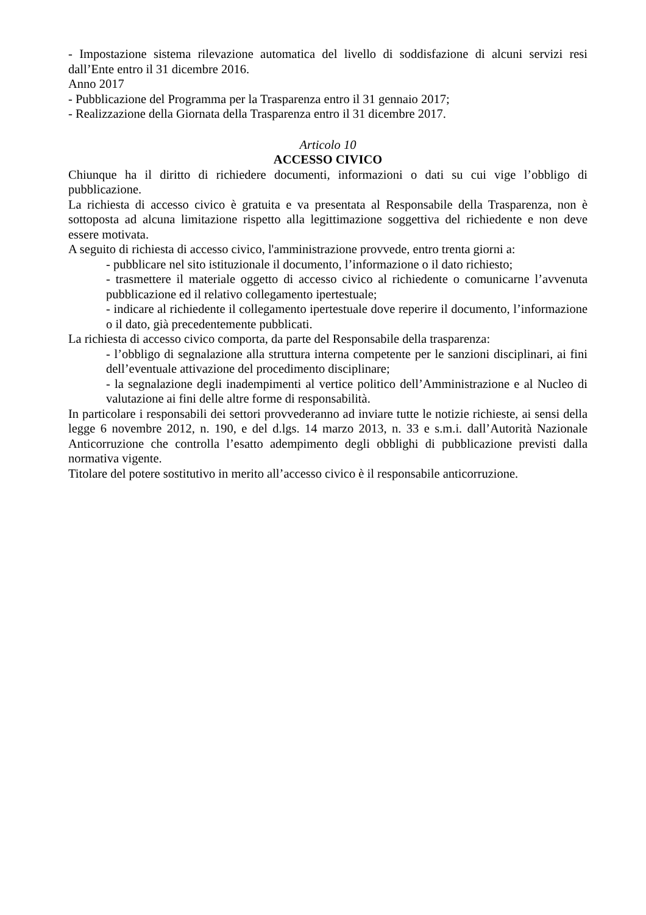- Impostazione sistema rilevazione automatica del livello di soddisfazione di alcuni servizi resi dall’Ente entro il 31 dicembre 2016.
Anno 2017
- Pubblicazione del Programma per la Trasparenza entro il 31 gennaio 2017;
- Realizzazione della Giornata della Trasparenza entro il 31 dicembre 2017.
Articolo 10
ACCESSO CIVICO
Chiunque ha il diritto di richiedere documenti, informazioni o dati su cui vige l’obbligo di pubblicazione.
La richiesta di accesso civico è gratuita e va presentata al Responsabile della Trasparenza, non è sottoposta ad alcuna limitazione rispetto alla legittimazione soggettiva del richiedente e non deve essere motivata.
A seguito di richiesta di accesso civico, l'amministrazione provvede, entro trenta giorni a:
- pubblicare nel sito istituzionale il documento, l’informazione o il dato richiesto;
- trasmettere il materiale oggetto di accesso civico al richiedente o comunicarne l’avvenuta pubblicazione ed il relativo collegamento ipertestuale;
- indicare al richiedente il collegamento ipertestuale dove reperire il documento, l’informazione o il dato, già precedentemente pubblicati.
La richiesta di accesso civico comporta, da parte del Responsabile della trasparenza:
- l’obbligo di segnalazione alla struttura interna competente per le sanzioni disciplinari, ai fini dell’eventuale attivazione del procedimento disciplinare;
- la segnalazione degli inadempimenti al vertice politico dell’Amministrazione e al Nucleo di valutazione ai fini delle altre forme di responsabilità.
In particolare i responsabili dei settori provvederanno ad inviare tutte le notizie richieste, ai sensi della legge 6 novembre 2012, n. 190, e del d.lgs. 14 marzo 2013, n. 33 e s.m.i. dall’Autorità Nazionale Anticorruzione che controlla l’esatto adempimento degli obblighi di pubblicazione previsti dalla normativa vigente.
Titolare del potere sostitutivo in merito all’accesso civico è il responsabile anticorruzione.